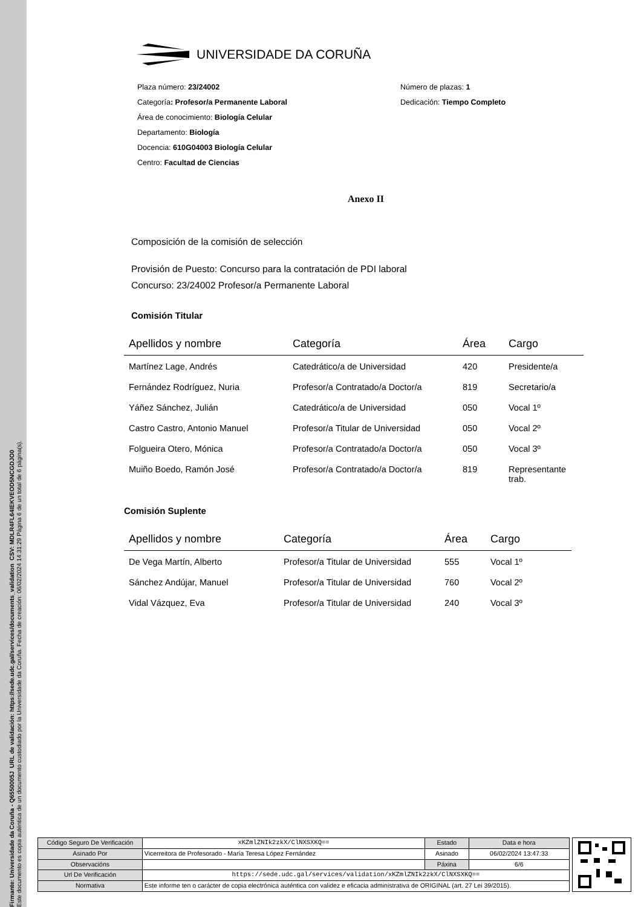Firmante: Universidade da Coruña - Q6550005J URL de validación: https://sede.udc.gal/services/documents_validation CSV: MDLR4FL64IEKVEOD5NCGDJO0
Este documento es copia auténtica de un documento custodiado por la Universidade da Coruña. Fecha de creación: 06/02/2024 14:31:29 Página 6 de un total de 6 página(s).
UNIVERSIDADE DA CORUÑA
Plaza número: 23/24002
Categoría: Profesor/a Permanente Laboral
Área de conocimiento: Biología Celular
Departamento: Biología
Docencia: 610G04003 Biología Celular
Centro: Facultad de Ciencias
Número de plazas: 1
Dedicación: Tiempo Completo
Anexo II
Composición de la comisión de selección
Provisión de Puesto: Concurso para la contratación de PDI laboral
Concurso: 23/24002 Profesor/a Permanente Laboral
Comisión Titular
| Apellidos y nombre | Categoría | Área | Cargo |
| --- | --- | --- | --- |
| Martínez Lage, Andrés | Catedrático/a de Universidad | 420 | Presidente/a |
| Fernández Rodríguez, Nuria | Profesor/a Contratado/a Doctor/a | 819 | Secretario/a |
| Yáñez Sánchez, Julián | Catedrático/a de Universidad | 050 | Vocal 1º |
| Castro Castro, Antonio Manuel | Profesor/a Titular de Universidad | 050 | Vocal 2º |
| Folgueira Otero, Mónica | Profesor/a Contratado/a Doctor/a | 050 | Vocal 3º |
| Muiño Boedo, Ramón José | Profesor/a Contratado/a Doctor/a | 819 | Representante trab. |
Comisión Suplente
| Apellidos y nombre | Categoría | Área | Cargo |
| --- | --- | --- | --- |
| De Vega Martín, Alberto | Profesor/a Titular de Universidad | 555 | Vocal 1º |
| Sánchez Andújar, Manuel | Profesor/a Titular de Universidad | 760 | Vocal 2º |
| Vidal Vázquez, Eva | Profesor/a Titular de Universidad | 240 | Vocal 3º |
| Código Seguro De Verificación | xKZmlZNIk2zkX/ClNXSXKQ== | Estado | Data e hora |
| Asinado Por | Vicerreitora de Profesorado - María Teresa López Fernández | Asinado | 06/02/2024 13:47:33 |
| Observacións | | Páxina | 6/6 |
| Url De Verificación | https://sede.udc.gal/services/validation/xKZmlZNIk2zkX/ClNXSXKQ== | | |
| Normativa | Este informe ten o carácter de copia electrónica auténtica con validez e eficacia administrativa de ORIGINAL (art. 27 Lei 39/2015). | | |